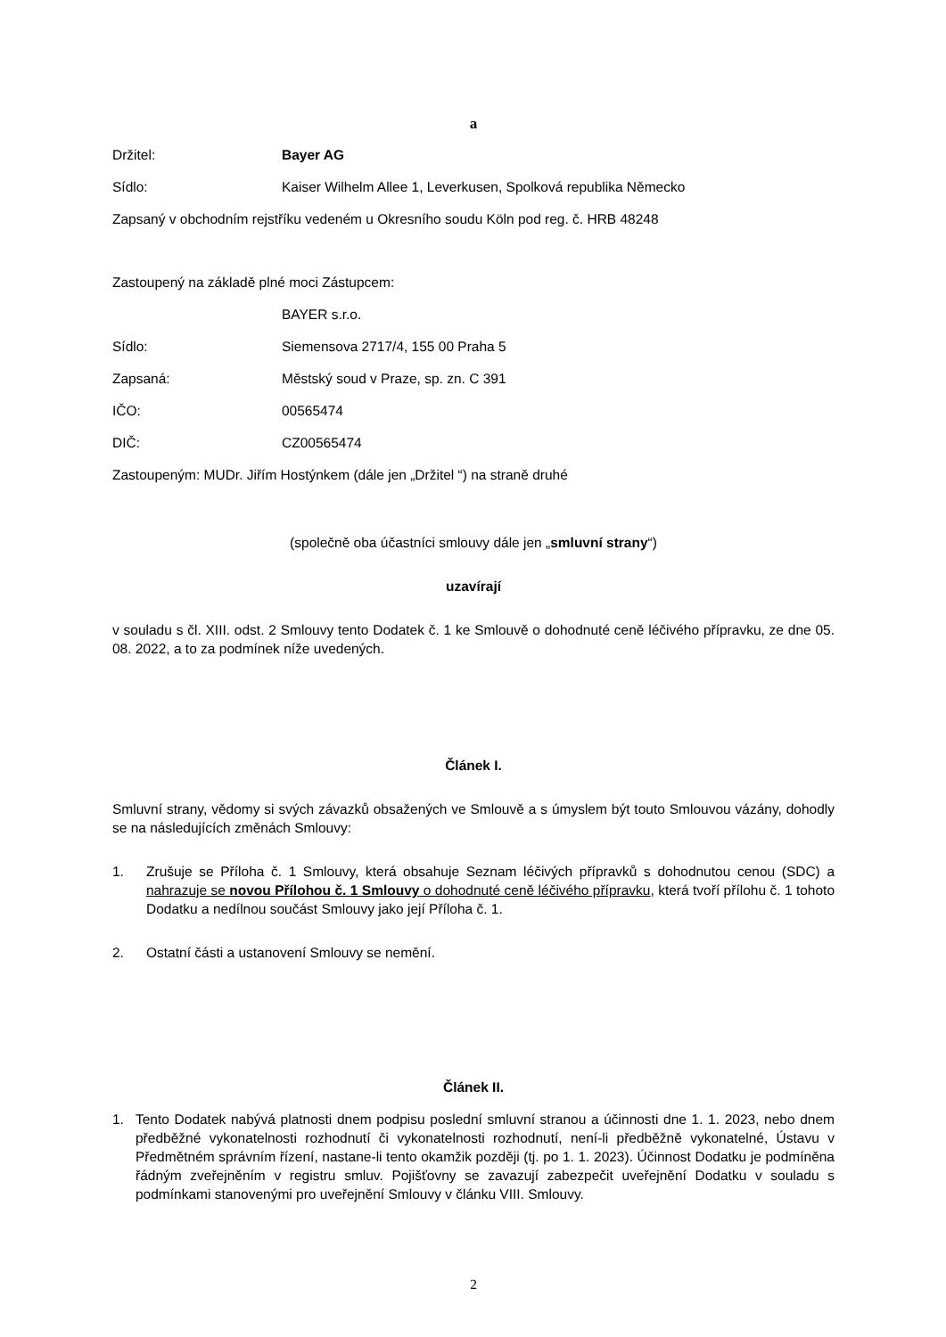a
Držitel: Bayer AG
Sídlo: Kaiser Wilhelm Allee 1, Leverkusen, Spolková republika Německo
Zapsaný v obchodním rejstříku vedeném u Okresního soudu Köln pod reg. č. HRB 48248
Zastoupený na základě plné moci Zástupcem:
BAYER s.r.o.
Sídlo: Siemensova 2717/4, 155 00 Praha 5
Zapsaná: Městský soud v Praze, sp. zn. C 391
IČO: 00565474
DIČ: CZ00565474
Zastoupeným: MUDr. Jiřím Hostýnkem (dále jen „Držitel “) na straně druhé
(společně oba účastníci smlouvy dále jen „smluvní strany“)
uzavírají
v souladu s čl. XIII. odst. 2 Smlouvy tento Dodatek č. 1 ke Smlouvě o dohodnuté ceně léčivého přípravku, ze dne 05. 08. 2022, a to za podmínek níže uvedených.
Článek I.
Smluvní strany, vědomy si svých závazků obsažených ve Smlouvě a s úmyslem být touto Smlouvou vázány, dohodly se na následujících změnách Smlouvy:
1. Zrušuje se Příloha č. 1 Smlouvy, která obsahuje Seznam léčivých přípravků s dohodnutou cenou (SDC) a nahrazuje se novou Přílohou č. 1 Smlouvy o dohodnuté ceně léčivého přípravku, která tvoří přílohu č. 1 tohoto Dodatku a nedílnou součást Smlouvy jako její Příloha č. 1.
2. Ostatní části a ustanovení Smlouvy se nemění.
Článek II.
1. Tento Dodatek nabývá platnosti dnem podpisu poslední smluvní stranou a účinnosti dne 1. 1. 2023, nebo dnem předběžné vykonatelnosti rozhodnutí či vykonatelnosti rozhodnutí, není-li předběžně vykonatelné, Ústavu v Předmětném správním řízení, nastane-li tento okamžik později (tj. po 1. 1. 2023). Účinnost Dodatku je podmíněna řádným zveřejněním v registru smluv. Pojišťovny se zavazují zabezpečit uveřejnění Dodatku v souladu s podmínkami stanovenými pro uveřejnění Smlouvy v článku VIII. Smlouvy.
2